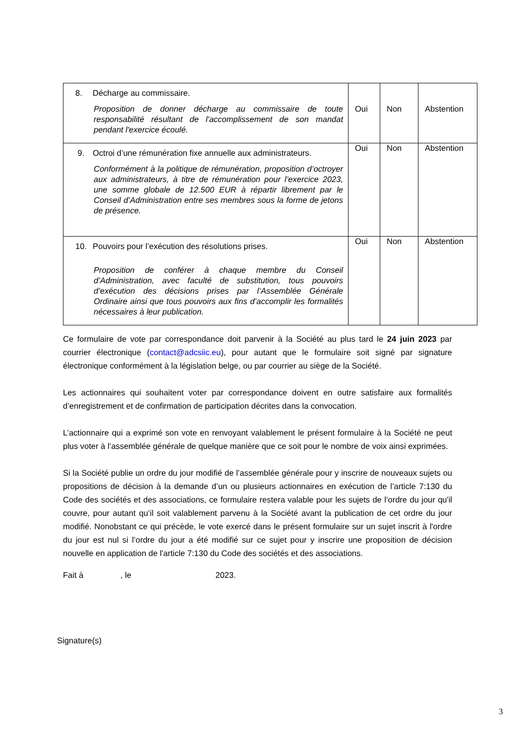| 8. Décharge au commissaire. Proposition de donner décharge au commissaire de toute responsabilité résultant de l'accomplissement de son mandat pendant l'exercice écoulé. | Oui | Non | Abstention |
| 9. Octroi d’une rémunération fixe annuelle aux administrateurs. Conformément à la politique de rémunération, proposition d’octroyer aux administrateurs, à titre de rémunération pour l’exercice 2023, une somme globale de 12.500 EUR à répartir librement par le Conseil d’Administration entre ses membres sous la forme de jetons de présence. | Oui | Non | Abstention |
| 10. Pouvoirs pour l’exécution des résolutions prises. Proposition de conférer à chaque membre du Conseil d’Administration, avec faculté de substitution, tous pouvoirs d’exécution des décisions prises par l’Assemblée Générale Ordinaire ainsi que tous pouvoirs aux fins d’accomplir les formalités nécessaires à leur publication. | Oui | Non | Abstention |
Ce formulaire de vote par correspondance doit parvenir à la Société au plus tard le 24 juin 2023 par courrier électronique (contact@adcsiic.eu), pour autant que le formulaire soit signé par signature électronique conformément à la législation belge, ou par courrier au siège de la Société.
Les actionnaires qui souhaitent voter par correspondance doivent en outre satisfaire aux formalités d’enregistrement et de confirmation de participation décrites dans la convocation.
L’actionnaire qui a exprimé son vote en renvoyant valablement le présent formulaire à la Société ne peut plus voter à l’assemblée générale de quelque manière que ce soit pour le nombre de voix ainsi exprimées.
Si la Société publie un ordre du jour modifié de l’assemblée générale pour y inscrire de nouveaux sujets ou propositions de décision à la demande d’un ou plusieurs actionnaires en exécution de l’article 7:130 du Code des sociétés et des associations, ce formulaire restera valable pour les sujets de l’ordre du jour qu'il couvre, pour autant qu’il soit valablement parvenu à la Société avant la publication de cet ordre du jour modifié. Nonobstant ce qui précède, le vote exercé dans le présent formulaire sur un sujet inscrit à l'ordre du jour est nul si l’ordre du jour a été modifié sur ce sujet pour y inscrire une proposition de décision nouvelle en application de l'article 7:130 du Code des sociétés et des associations.
Fait à , le 2023.
Signature(s)
3